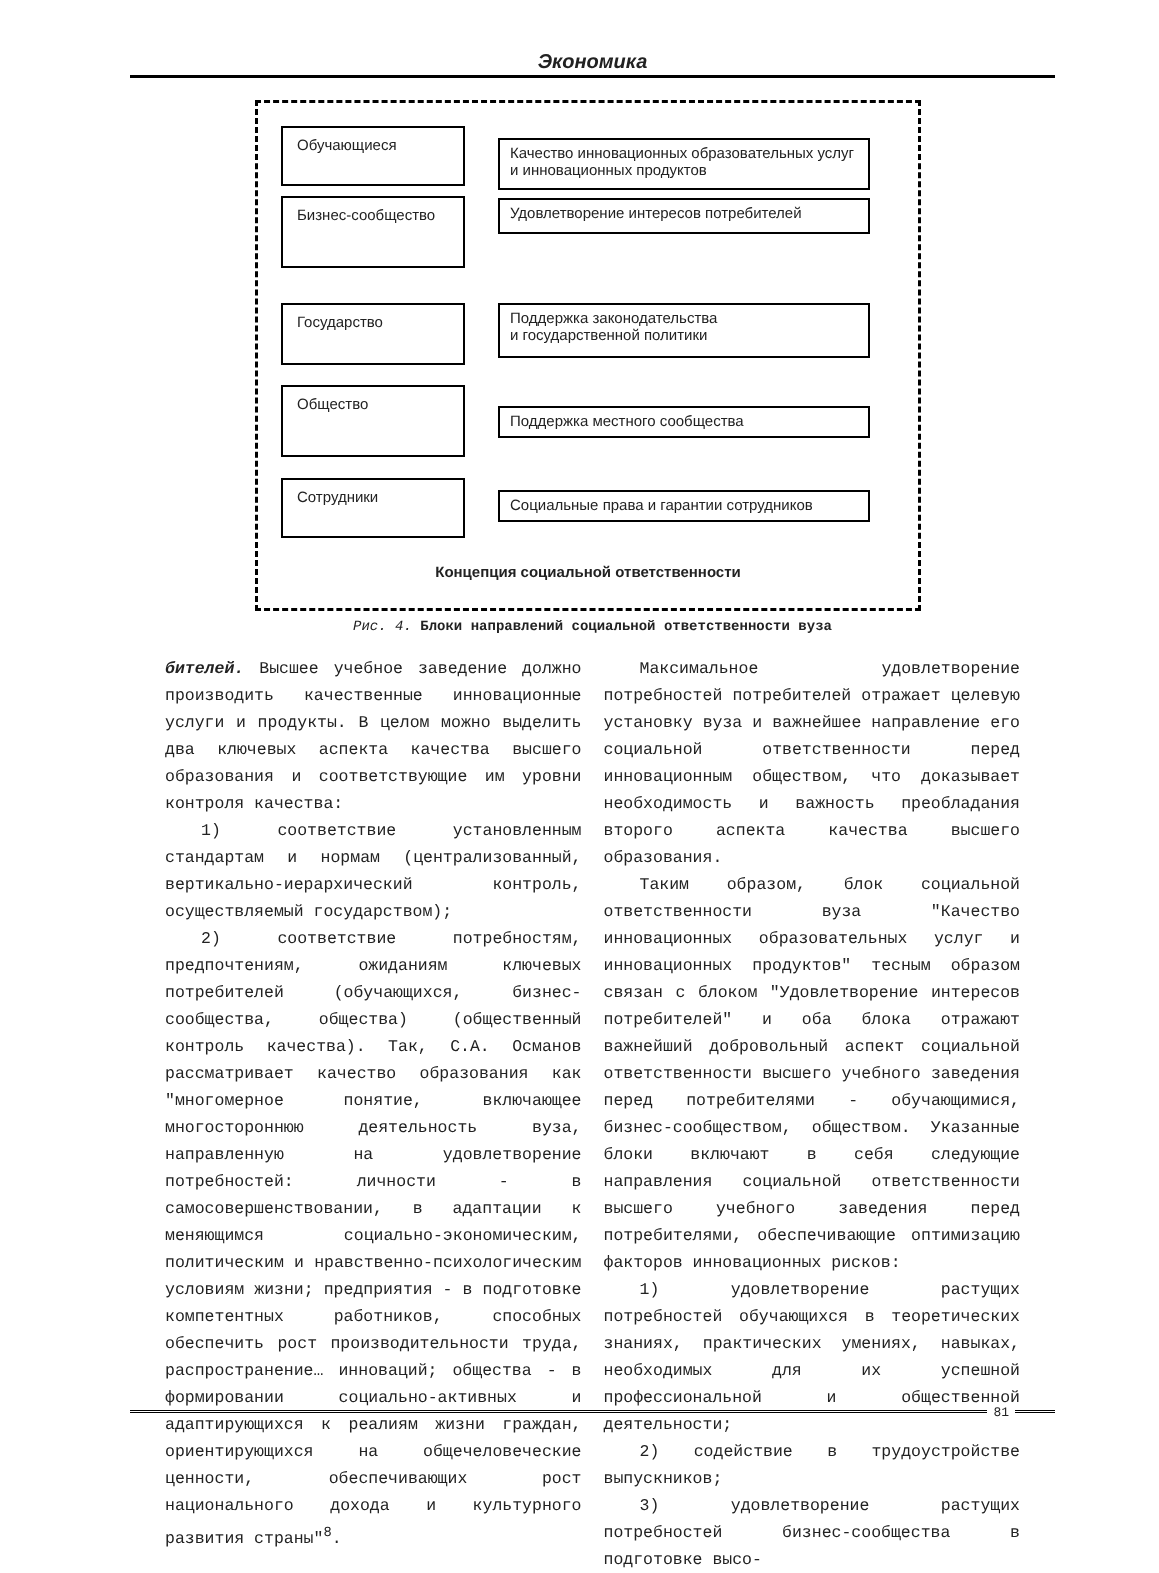Экономика
Обучающиеся
Бизнес-сообщество
Качество инновационных образовательных услуг и инновационных продуктов
Удовлетворение интересов потребителей
Государство
Поддержка законодательства
и государственной политики
Общество
Поддержка местного сообщества
Сотрудники
Социальные права и гарантии сотрудников
Концепция социальной ответственности
Рис. 4. Блоки направлений социальной ответственности вуза
бителей. Высшее учебное заведение должно производить качественные инновационные услуги и продукты. В целом можно выделить два ключевых аспекта качества высшего образования и соответствующие им уровни контроля качества:
1) соответствие установленным стандартам и нормам (централизованный, вертикально-иерархический контроль, осуществляемый государством);
2) соответствие потребностям, предпочтениям, ожиданиям ключевых потребителей (обучающихся, бизнес-сообщества, общества) (общественный контроль качества). Так, С.А. Османов рассматривает качество образования как "многомерное понятие, включающее многостороннюю деятельность вуза, направленную на удовлетворение потребностей: личности - в самосовершенствовании, в адаптации к меняющимся социально-экономическим, политическим и нравственно-психологическим условиям жизни; предприятия - в подготовке компетентных работников, способных обеспечить рост производительности труда, распространение… инноваций; общества - в формировании социально-активных и адаптирующихся к реалиям жизни граждан, ориентирующихся на общечеловеческие ценности, обеспечивающих рост национального дохода и культурного развития страны"<sup>8</sup>.
Максимальное удовлетворение потребностей потребителей отражает целевую установку вуза и важнейшее направление его социальной ответственности перед инновационным обществом, что доказывает необходимость и важность преобладания второго аспекта качества высшего образования.
Таким образом, блок социальной ответственности вуза "Качество инновационных образовательных услуг и инновационных продуктов" тесным образом связан с блоком "Удовлетворение интересов потребителей" и оба блока отражают важнейший добровольный аспект социальной ответственности высшего учебного заведения перед потребителями - обучающимися, бизнес-сообществом, обществом. Указанные блоки включают в себя следующие направления социальной ответственности высшего учебного заведения перед потребителями, обеспечивающие оптимизацию факторов инновационных рисков:
1) удовлетворение растущих потребностей обучающихся в теоретических знаниях, практических умениях, навыках, необходимых для их успешной профессиональной и общественной деятельности;
2) содействие в трудоустройстве выпускников;
3) удовлетворение растущих потребностей бизнес-сообщества в подготовке высо-
81